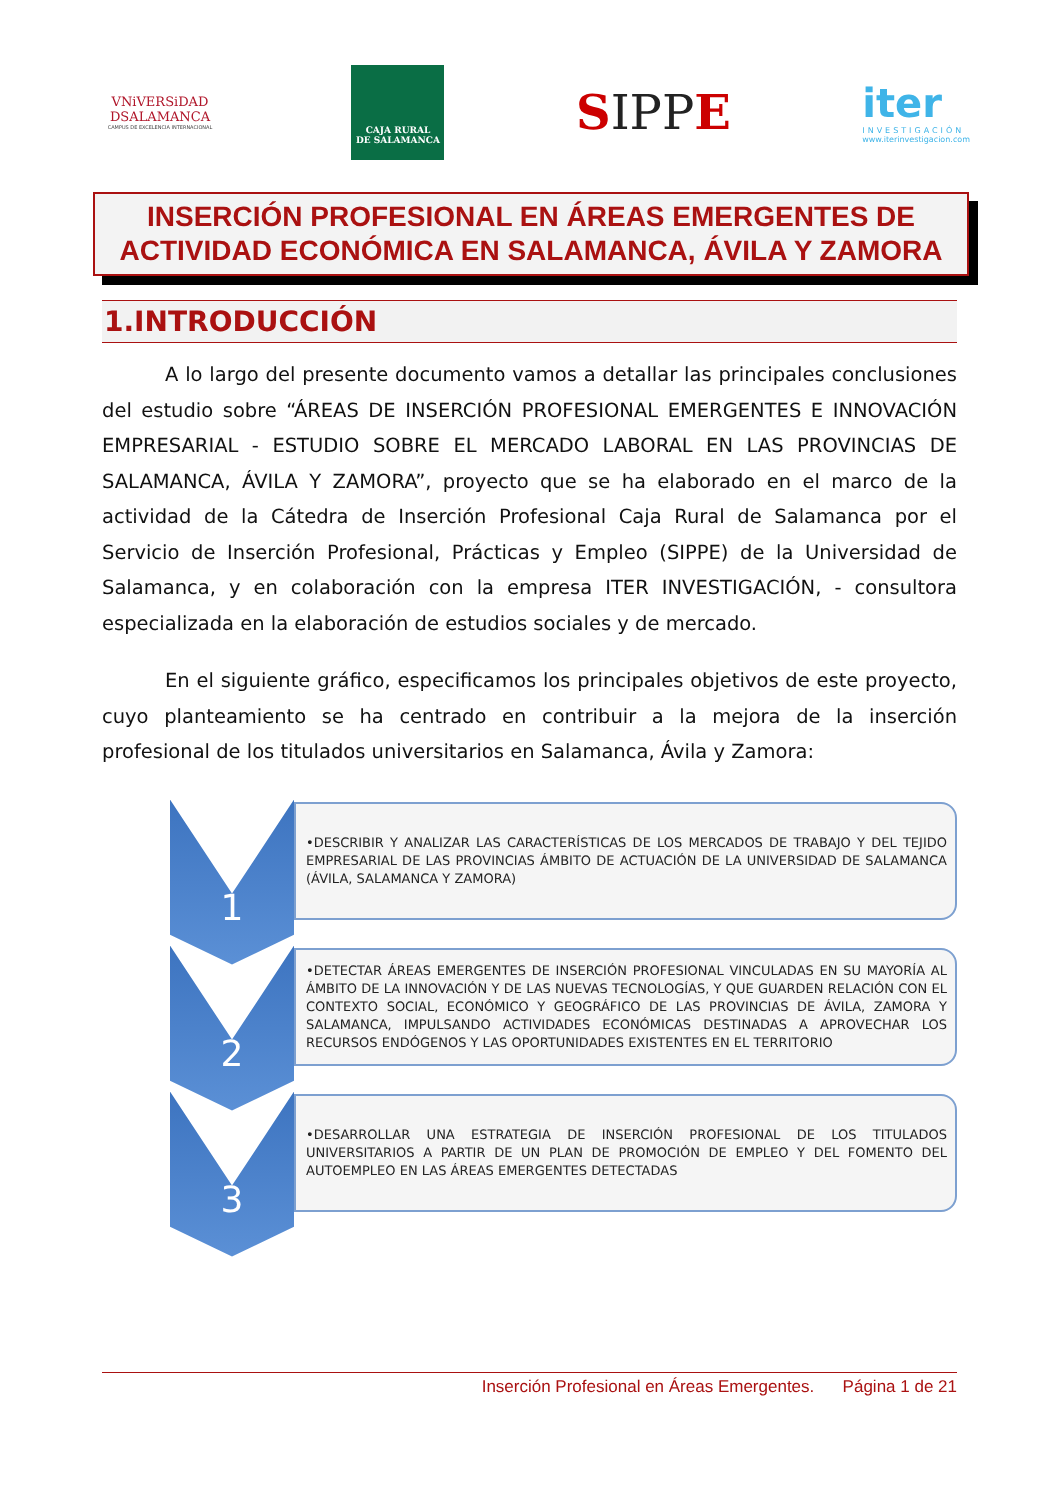VNiVERSiDAD
DSALAMANCA
CAMPUS DE EXCELENCIA INTERNACIONAL
CAJA RURAL
DE SALAMANCA
SIPPE
iter
INVESTIGACIÓN
www.iterinvestigacion.com
INSERCIÓN PROFESIONAL EN ÁREAS EMERGENTES DE
ACTIVIDAD ECONÓMICA EN SALAMANCA, ÁVILA Y ZAMORA
1.INTRODUCCIÓN
A lo largo del presente documento vamos a detallar las principales conclusiones del estudio sobre “ÁREAS DE INSERCIÓN PROFESIONAL EMERGENTES E INNOVACIÓN EMPRESARIAL - ESTUDIO SOBRE EL MERCADO LABORAL EN LAS PROVINCIAS DE SALAMANCA, ÁVILA Y ZAMORA”, proyecto que se ha elaborado en el marco de la actividad de la Cátedra de Inserción Profesional Caja Rural de Salamanca por el Servicio de Inserción Profesional, Prácticas y Empleo (SIPPE) de la Universidad de Salamanca, y en colaboración con la empresa ITER INVESTIGACIÓN, - consultora especializada en la elaboración de estudios sociales y de mercado.
En el siguiente gráfico, especificamos los principales objetivos de este proyecto, cuyo planteamiento se ha centrado en contribuir a la mejora de la inserción profesional de los titulados universitarios en Salamanca, Ávila y Zamora:
1
•DESCRIBIR Y ANALIZAR LAS CARACTERÍSTICAS DE LOS MERCADOS DE TRABAJO Y DEL TEJIDO EMPRESARIAL DE LAS PROVINCIAS ÁMBITO DE ACTUACIÓN DE LA UNIVERSIDAD DE SALAMANCA (ÁVILA, SALAMANCA Y ZAMORA)
2
•DETECTAR ÁREAS EMERGENTES DE INSERCIÓN PROFESIONAL VINCULADAS EN SU MAYORÍA AL ÁMBITO DE LA INNOVACIÓN Y DE LAS NUEVAS TECNOLOGÍAS, Y QUE GUARDEN RELACIÓN CON EL CONTEXTO SOCIAL, ECONÓMICO Y GEOGRÁFICO DE LAS PROVINCIAS DE ÁVILA, ZAMORA Y SALAMANCA, IMPULSANDO ACTIVIDADES ECONÓMICAS DESTINADAS A APROVECHAR LOS RECURSOS ENDÓGENOS Y LAS OPORTUNIDADES EXISTENTES EN EL TERRITORIO
3
•DESARROLLAR UNA ESTRATEGIA DE INSERCIÓN PROFESIONAL DE LOS TITULADOS UNIVERSITARIOS A PARTIR DE UN PLAN DE PROMOCIÓN DE EMPLEO Y DEL FOMENTO DEL AUTOEMPLEO EN LAS ÁREAS EMERGENTES DETECTADAS
Inserción Profesional en Áreas Emergentes. Página 1 de 21